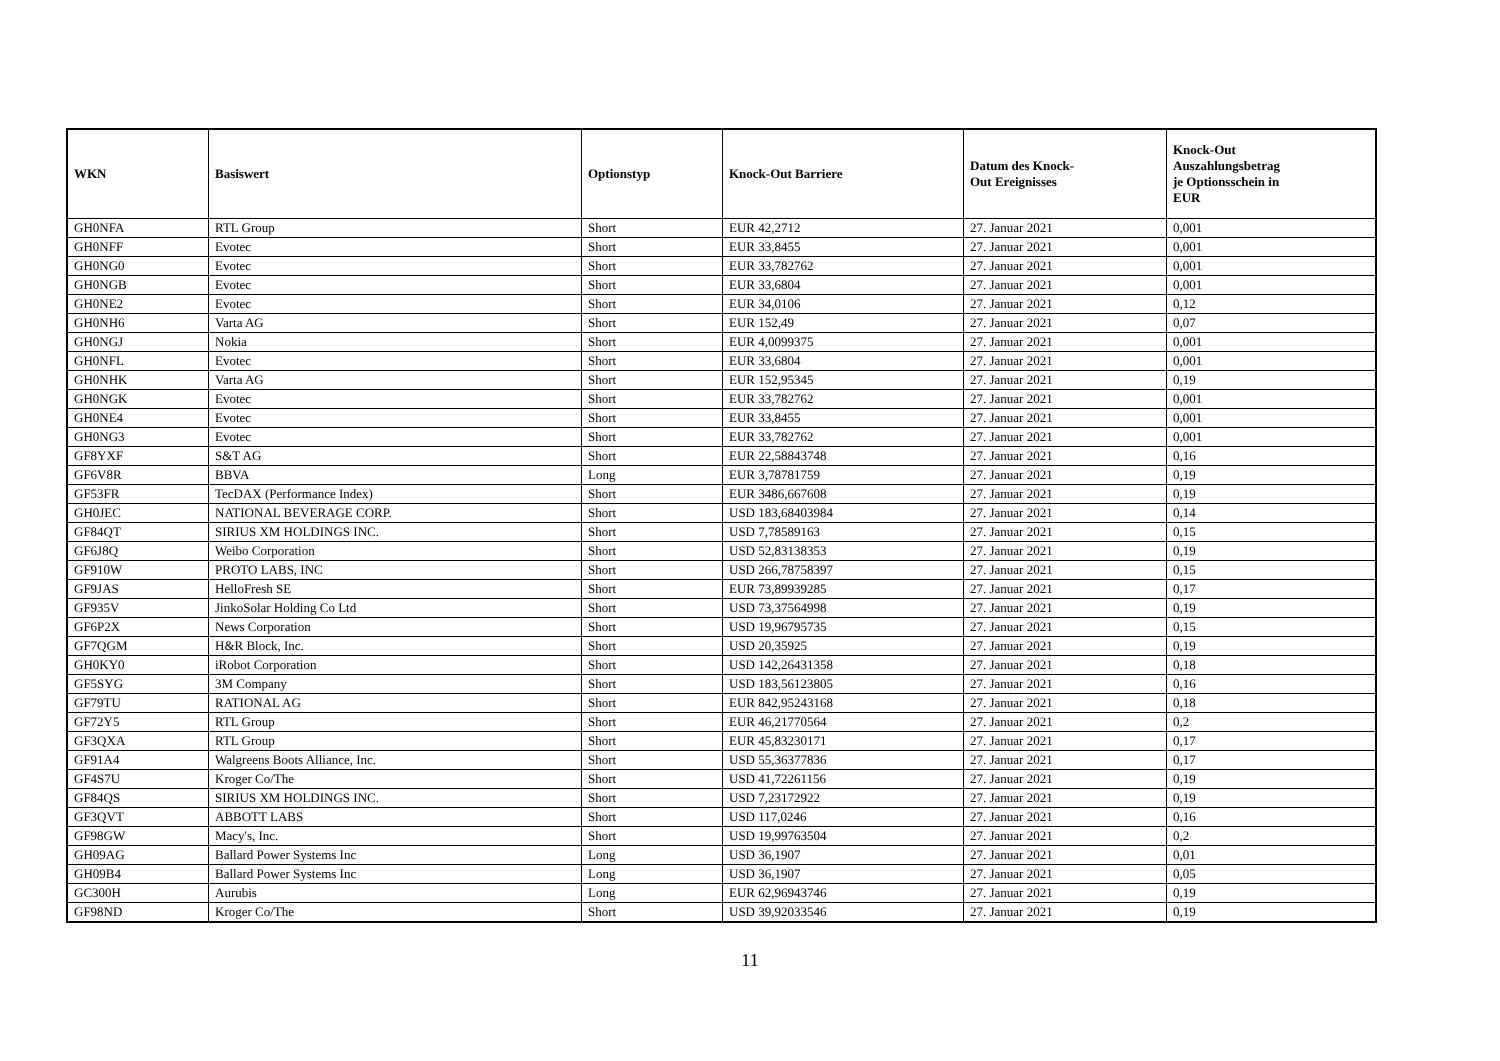| WKN | Basiswert | Optionstyp | Knock-Out Barriere | Datum des Knock- Out Ereignisses | Knock-Out Auszahlungsbetrag je Optionsschein in EUR |
| --- | --- | --- | --- | --- | --- |
| GH0NFA | RTL Group | Short | EUR 42,2712 | 27. Januar 2021 | 0,001 |
| GH0NFF | Evotec | Short | EUR 33,8455 | 27. Januar 2021 | 0,001 |
| GH0NG0 | Evotec | Short | EUR 33,782762 | 27. Januar 2021 | 0,001 |
| GH0NGB | Evotec | Short | EUR 33,6804 | 27. Januar 2021 | 0,001 |
| GH0NE2 | Evotec | Short | EUR 34,0106 | 27. Januar 2021 | 0,12 |
| GH0NH6 | Varta AG | Short | EUR 152,49 | 27. Januar 2021 | 0,07 |
| GH0NGJ | Nokia | Short | EUR 4,0099375 | 27. Januar 2021 | 0,001 |
| GH0NFL | Evotec | Short | EUR 33,6804 | 27. Januar 2021 | 0,001 |
| GH0NHK | Varta AG | Short | EUR 152,95345 | 27. Januar 2021 | 0,19 |
| GH0NGK | Evotec | Short | EUR 33,782762 | 27. Januar 2021 | 0,001 |
| GH0NE4 | Evotec | Short | EUR 33,8455 | 27. Januar 2021 | 0,001 |
| GH0NG3 | Evotec | Short | EUR 33,782762 | 27. Januar 2021 | 0,001 |
| GF8YXF | S&T AG | Short | EUR 22,58843748 | 27. Januar 2021 | 0,16 |
| GF6V8R | BBVA | Long | EUR 3,78781759 | 27. Januar 2021 | 0,19 |
| GF53FR | TecDAX (Performance Index) | Short | EUR 3486,667608 | 27. Januar 2021 | 0,19 |
| GH0JEC | NATIONAL BEVERAGE CORP. | Short | USD 183,68403984 | 27. Januar 2021 | 0,14 |
| GF84QT | SIRIUS XM HOLDINGS INC. | Short | USD 7,78589163 | 27. Januar 2021 | 0,15 |
| GF6J8Q | Weibo Corporation | Short | USD 52,83138353 | 27. Januar 2021 | 0,19 |
| GF910W | PROTO LABS, INC | Short | USD 266,78758397 | 27. Januar 2021 | 0,15 |
| GF9JAS | HelloFresh SE | Short | EUR 73,89939285 | 27. Januar 2021 | 0,17 |
| GF935V | JinkoSolar Holding Co Ltd | Short | USD 73,37564998 | 27. Januar 2021 | 0,19 |
| GF6P2X | News Corporation | Short | USD 19,96795735 | 27. Januar 2021 | 0,15 |
| GF7QGM | H&R Block, Inc. | Short | USD 20,35925 | 27. Januar 2021 | 0,19 |
| GH0KY0 | iRobot Corporation | Short | USD 142,26431358 | 27. Januar 2021 | 0,18 |
| GF5SYG | 3M Company | Short | USD 183,56123805 | 27. Januar 2021 | 0,16 |
| GF79TU | RATIONAL AG | Short | EUR 842,95243168 | 27. Januar 2021 | 0,18 |
| GF72Y5 | RTL Group | Short | EUR 46,21770564 | 27. Januar 2021 | 0,2 |
| GF3QXA | RTL Group | Short | EUR 45,83230171 | 27. Januar 2021 | 0,17 |
| GF91A4 | Walgreens Boots Alliance, Inc. | Short | USD 55,36377836 | 27. Januar 2021 | 0,17 |
| GF4S7U | Kroger Co/The | Short | USD 41,72261156 | 27. Januar 2021 | 0,19 |
| GF84QS | SIRIUS XM HOLDINGS INC. | Short | USD 7,23172922 | 27. Januar 2021 | 0,19 |
| GF3QVT | ABBOTT LABS | Short | USD 117,0246 | 27. Januar 2021 | 0,16 |
| GF98GW | Macy's, Inc. | Short | USD 19,99763504 | 27. Januar 2021 | 0,2 |
| GH09AG | Ballard Power Systems Inc | Long | USD 36,1907 | 27. Januar 2021 | 0,01 |
| GH09B4 | Ballard Power Systems Inc | Long | USD 36,1907 | 27. Januar 2021 | 0,05 |
| GC300H | Aurubis | Long | EUR 62,96943746 | 27. Januar 2021 | 0,19 |
| GF98ND | Kroger Co/The | Short | USD 39,92033546 | 27. Januar 2021 | 0,19 |
11